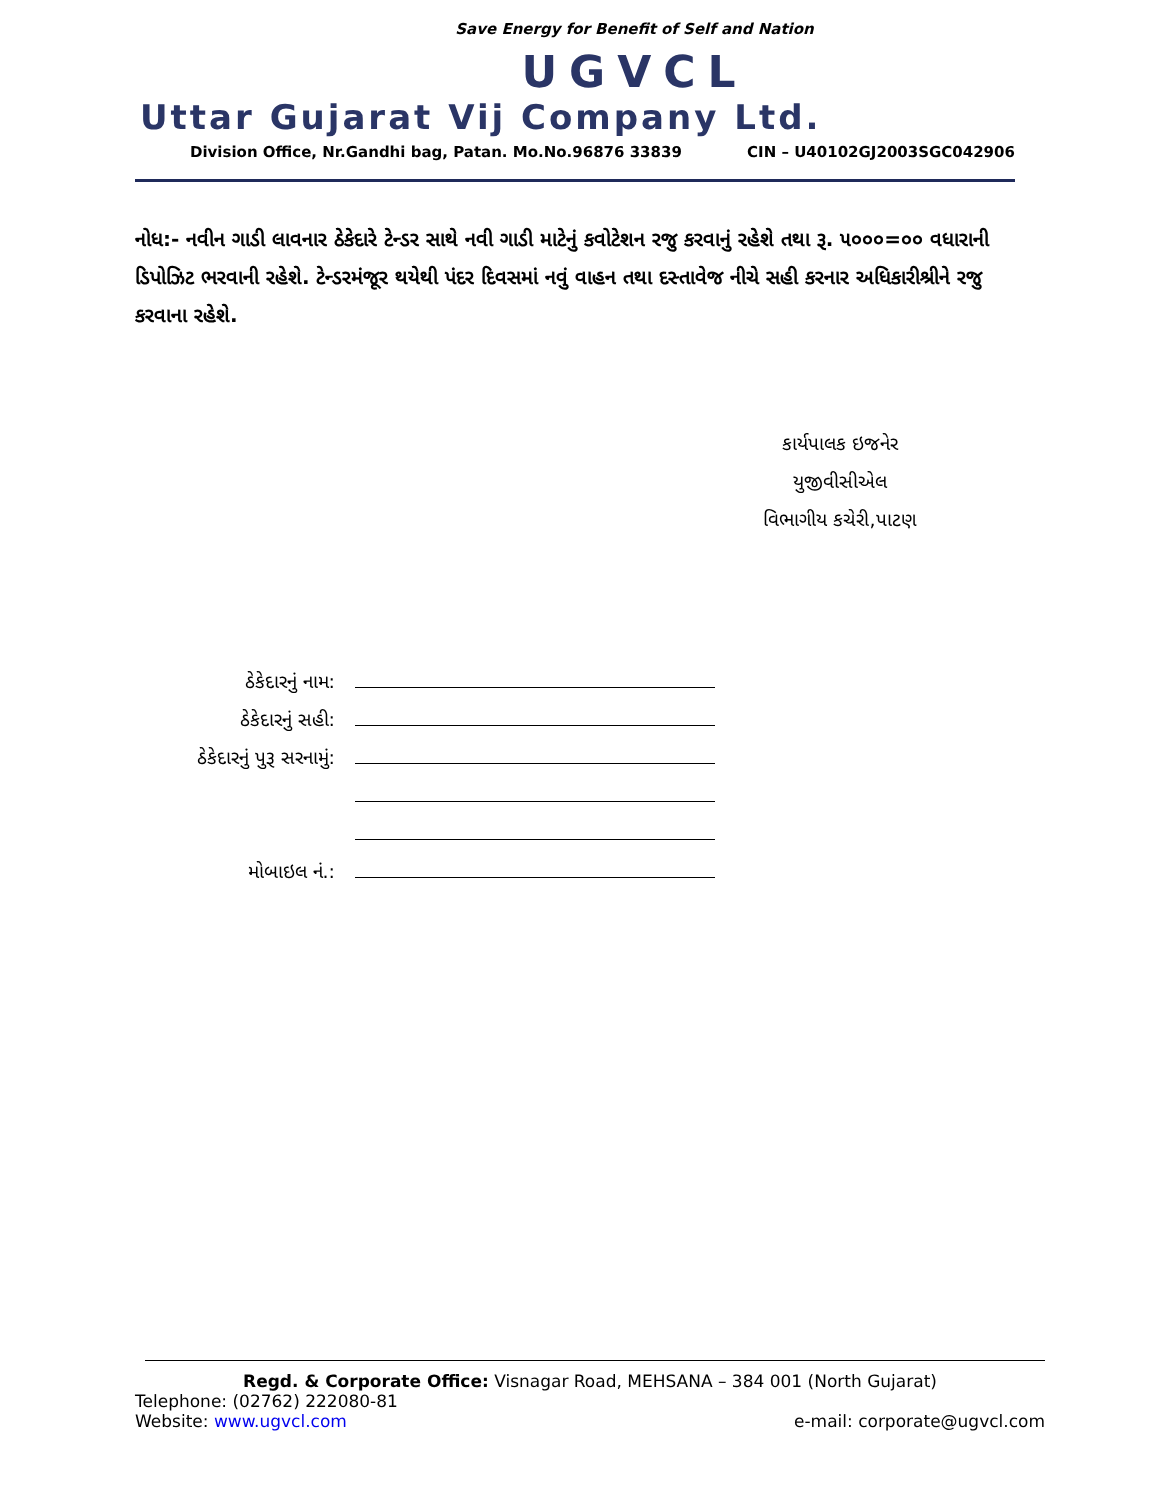Save Energy for Benefit of Self and Nation
UGVCL
Uttar Gujarat Vij Company Ltd.
Division Office, Nr.Gandhi bag, Patan. Mo.No.96876 33839 CIN – U40102GJ2003SGC042906
નોધ:- નવીન ગાડી લાવનાર ઠેકેદારે ટેન્ડર સાથે નવી ગાડી માટેનું કવોટેશન રજુ કરવાનું રહેશે તથા રૂ. ૫૦૦૦=૦૦ વધારાની ડિપોઝિટ ભરવાની રહેશે. ટેન્ડરમંજૂર થયેથી પંદર દિવસમાં નવું વાહન તથા દસ્તાવેજ નીચે સહી કરનાર અધિકારીશ્રીને રજુ કરવાના રહેશે.
કાર્યપાલક ઇજનેર
યુજીવીસીએલ
વિભાગીય કચેરી,પાટણ
ઠેકેદારનું નામ:
ઠેકેદારનું સહી:
ઠેકેદારનું પુરૂ સરનામું:
મોબાઇલ નં.:
Regd. & Corporate Office: Visnagar Road, MEHSANA – 384 001 (North Gujarat)
Telephone: (02762) 222080-81
Website: www.ugvcl.com e-mail: corporate@ugvcl.com